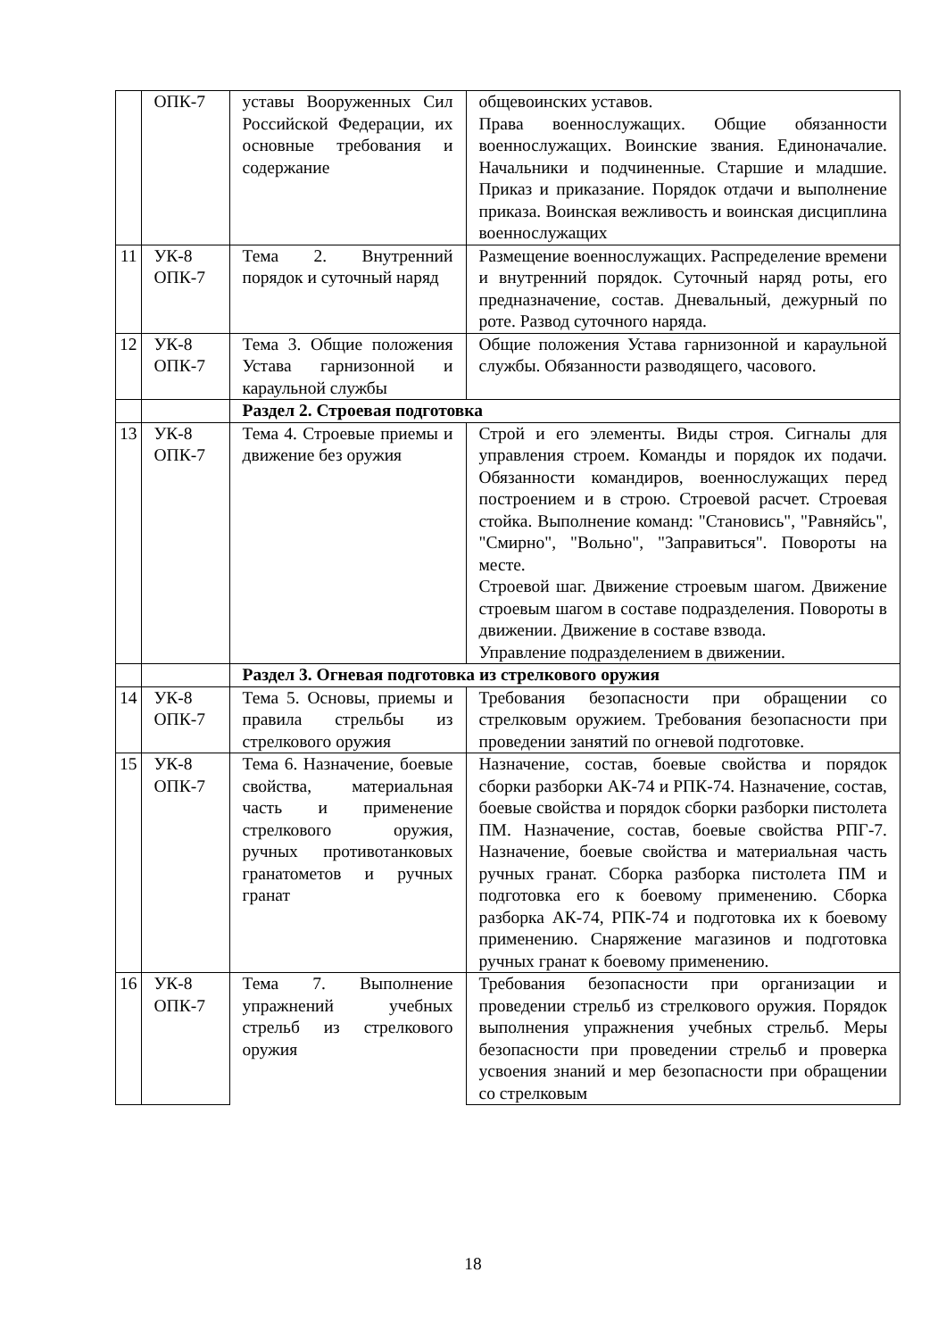| | ОПК-7 | уставы Вооруженных Сил Российской Федерации, их основные требования и содержание | общевоинских уставов. Права военнослужащих. Общие обязанности военнослужащих. Воинские звания. Единоначалие. Начальники и подчиненные. Старшие и младшие. Приказ и приказание. Порядок отдачи и выполнение приказа. Воинская вежливость и воинская дисциплина военнослужащих |
| 11 | УК-8 ОПК-7 | Тема 2. Внутренний порядок и суточный наряд | Размещение военнослужащих. Распределение времени и внутренний порядок. Суточный наряд роты, его предназначение, состав. Дневальный, дежурный по роте. Развод суточного наряда. |
| 12 | УК-8 ОПК-7 | Тема 3. Общие положения Устава гарнизонной и караульной службы | Общие положения Устава гарнизонной и караульной службы. Обязанности разводящего, часового. |
| | | Раздел 2. Строевая подготовка | |
| 13 | УК-8 ОПК-7 | Тема 4. Строевые приемы и движение без оружия | Строй и его элементы. Виды строя. Сигналы для управления строем. Команды и порядок их подачи. Обязанности командиров, военнослужащих перед построением и в строю. Строевой расчет. Строевая стойка. Выполнение команд: "Становись", "Равняйсь", "Смирно", "Вольно", "Заправиться". Повороты на месте. Строевой шаг. Движение строевым шагом. Движение строевым шагом в составе подразделения. Повороты в движении. Движение в составе взвода. Управление подразделением в движении. |
| | | Раздел 3. Огневая подготовка из стрелкового оружия | |
| 14 | УК-8 ОПК-7 | Тема 5. Основы, приемы и правила стрельбы из стрелкового оружия | Требования безопасности при обращении со стрелковым оружием. Требования безопасности при проведении занятий по огневой подготовке. |
| 15 | УК-8 ОПК-7 | Тема 6. Назначение, боевые свойства, материальная часть и применение стрелкового оружия, ручных противотанковых гранатометов и ручных гранат | Назначение, состав, боевые свойства и порядок сборки разборки АК-74 и РПК-74. Назначение, состав, боевые свойства и порядок сборки разборки пистолета ПМ. Назначение, состав, боевые свойства РПГ-7. Назначение, боевые свойства и материальная часть ручных гранат. Сборка разборка пистолета ПМ и подготовка его к боевому применению. Сборка разборка АК-74, РПК-74 и подготовка их к боевому применению. Снаряжение магазинов и подготовка ручных гранат к боевому применению. |
| 16 | УК-8 ОПК-7 | Тема 7. Выполнение упражнений учебных стрельб из стрелкового оружия | Требования безопасности при организации и проведении стрельб из стрелкового оружия. Порядок выполнения упражнения учебных стрельб. Меры безопасности при проведении стрельб и проверка усвоения знаний и мер безопасности при обращении со стрелковым |
18